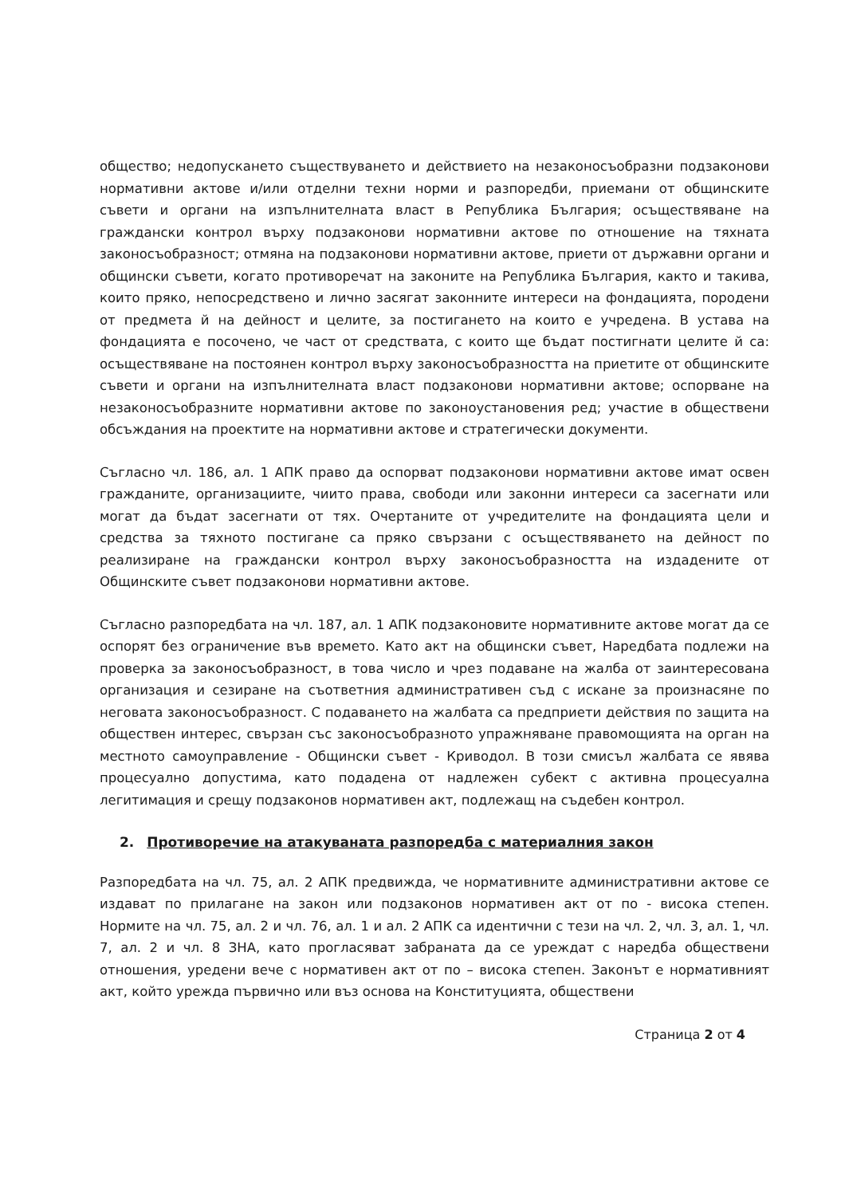общество; недопускането съществуването и действието на незаконосъобразни подзаконови нормативни актове и/или отделни техни норми и разпоредби, приемани от общинските съвети и органи на изпълнителната власт в Република България; осъществяване на граждански контрол върху подзаконови нормативни актове по отношение на тяхната законосъобразност; отмяна на подзаконови нормативни актове, приети от държавни органи и общински съвети, когато противоречат на законите на Република България, както и такива, които пряко, непосредствено и лично засягат законните интереси на фондацията, породени от предмета й на дейност и целите, за постигането на които е учредена. В устава на фондацията е посочено, че част от средствата, с които ще бъдат постигнати целите й са: осъществяване на постоянен контрол върху законосъобразността на приетите от общинските съвети и органи на изпълнителната власт подзаконови нормативни актове; оспорване на незаконосъобразните нормативни актове по законоустановения ред; участие в обществени обсъждания на проектите на нормативни актове и стратегически документи.
Съгласно чл. 186, ал. 1 АПК право да оспорват подзаконови нормативни актове имат освен гражданите, организациите, чиито права, свободи или законни интереси са засегнати или могат да бъдат засегнати от тях. Очертаните от учредителите на фондацията цели и средства за тяхното постигане са пряко свързани с осъществяването на дейност по реализиране на граждански контрол върху законосъобразността на издадените от Общинските съвет подзаконови нормативни актове.
Съгласно разпоредбата на чл. 187, ал. 1 АПК подзаконовите нормативните актове могат да се оспорят без ограничение във времето. Като акт на общински съвет, Наредбата подлежи на проверка за законосъобразност, в това число и чрез подаване на жалба от заинтересована организация и сезиране на съответния административен съд с искане за произнасяне по неговата законосъобразност. С подаването на жалбата са предприети действия по защита на обществен интерес, свързан със законосъобразното упражняване правомощията на орган на местното самоуправление - Общински съвет - Криводол. В този смисъл жалбата се явява процесуално допустима, като подадена от надлежен субект с активна процесуална легитимация и срещу подзаконов нормативен акт, подлежащ на съдебен контрол.
2. Противоречие на атакуваната разпоредба с материалния закон
Разпоредбата на чл. 75, ал. 2 АПК предвижда, че нормативните административни актове се издават по прилагане на закон или подзаконов нормативен акт от по - висока степен. Нормите на чл. 75, ал. 2 и чл. 76, ал. 1 и ал. 2 АПК са идентични с тези на чл. 2, чл. 3, ал. 1, чл. 7, ал. 2 и чл. 8 ЗНА, като прогласяват забраната да се уреждат с наредба обществени отношения, уредени вече с нормативен акт от по – висока степен. Законът е нормативният акт, който урежда първично или въз основа на Конституцията, обществени
Страница 2 от 4